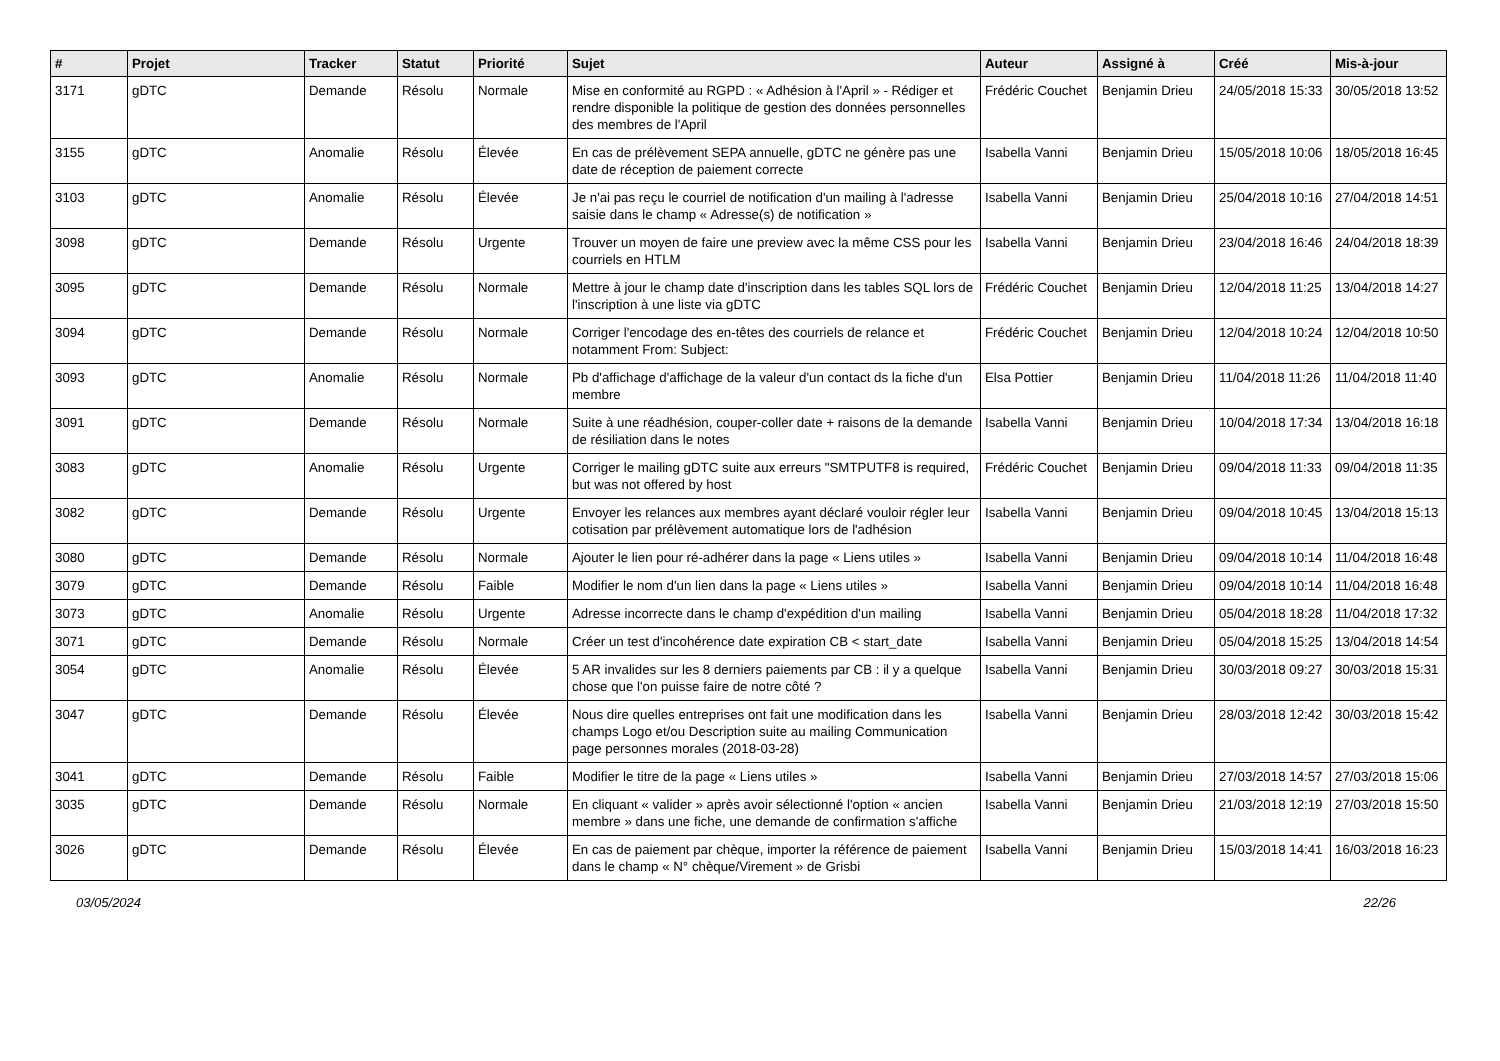| # | Projet | Tracker | Statut | Priorité | Sujet | Auteur | Assigné à | Créé | Mis-à-jour |
| --- | --- | --- | --- | --- | --- | --- | --- | --- | --- |
| 3171 | gDTC | Demande | Résolu | Normale | Mise en conformité au RGPD : « Adhésion à l'April » - Rédiger et rendre disponible la politique de gestion des données personnelles des membres de l'April | Frédéric Couchet | Benjamin Drieu | 24/05/2018 15:33 | 30/05/2018 13:52 |
| 3155 | gDTC | Anomalie | Résolu | Élevée | En cas de prélèvement SEPA annuelle, gDTC ne génère pas une date de réception de paiement correcte | Isabella Vanni | Benjamin Drieu | 15/05/2018 10:06 | 18/05/2018 16:45 |
| 3103 | gDTC | Anomalie | Résolu | Élevée | Je n'ai pas reçu le courriel de notification d'un mailing à l'adresse saisie dans le champ « Adresse(s) de notification » | Isabella Vanni | Benjamin Drieu | 25/04/2018 10:16 | 27/04/2018 14:51 |
| 3098 | gDTC | Demande | Résolu | Urgente | Trouver un moyen de faire une preview avec la même CSS pour les courriels en HTLM | Isabella Vanni | Benjamin Drieu | 23/04/2018 16:46 | 24/04/2018 18:39 |
| 3095 | gDTC | Demande | Résolu | Normale | Mettre à jour le champ date d'inscription dans les tables SQL lors de l'inscription à une liste via gDTC | Frédéric Couchet | Benjamin Drieu | 12/04/2018 11:25 | 13/04/2018 14:27 |
| 3094 | gDTC | Demande | Résolu | Normale | Corriger l'encodage des en-têtes des courriels de relance et notamment From: Subject: | Frédéric Couchet | Benjamin Drieu | 12/04/2018 10:24 | 12/04/2018 10:50 |
| 3093 | gDTC | Anomalie | Résolu | Normale | Pb d'affichage d'affichage de la valeur d'un contact ds la fiche d'un membre | Elsa Pottier | Benjamin Drieu | 11/04/2018 11:26 | 11/04/2018 11:40 |
| 3091 | gDTC | Demande | Résolu | Normale | Suite à une réadhésion, couper-coller date + raisons de la demande de résiliation dans le notes | Isabella Vanni | Benjamin Drieu | 10/04/2018 17:34 | 13/04/2018 16:18 |
| 3083 | gDTC | Anomalie | Résolu | Urgente | Corriger le mailing gDTC suite aux erreurs "SMTPUTF8 is required, but was not offered by host | Frédéric Couchet | Benjamin Drieu | 09/04/2018 11:33 | 09/04/2018 11:35 |
| 3082 | gDTC | Demande | Résolu | Urgente | Envoyer les relances aux membres ayant déclaré vouloir régler leur cotisation par prélèvement automatique lors de l'adhésion | Isabella Vanni | Benjamin Drieu | 09/04/2018 10:45 | 13/04/2018 15:13 |
| 3080 | gDTC | Demande | Résolu | Normale | Ajouter le lien pour ré-adhérer dans la page « Liens utiles » | Isabella Vanni | Benjamin Drieu | 09/04/2018 10:14 | 11/04/2018 16:48 |
| 3079 | gDTC | Demande | Résolu | Faible | Modifier le nom d'un lien dans la page « Liens utiles » | Isabella Vanni | Benjamin Drieu | 09/04/2018 10:14 | 11/04/2018 16:48 |
| 3073 | gDTC | Anomalie | Résolu | Urgente | Adresse incorrecte dans le champ d'expédition d'un mailing | Isabella Vanni | Benjamin Drieu | 05/04/2018 18:28 | 11/04/2018 17:32 |
| 3071 | gDTC | Demande | Résolu | Normale | Créer un test d'incohérence date expiration CB < start_date | Isabella Vanni | Benjamin Drieu | 05/04/2018 15:25 | 13/04/2018 14:54 |
| 3054 | gDTC | Anomalie | Résolu | Élevée | 5 AR invalides sur les 8 derniers paiements par CB : il y a quelque chose que l'on puisse faire de notre côté ? | Isabella Vanni | Benjamin Drieu | 30/03/2018 09:27 | 30/03/2018 15:31 |
| 3047 | gDTC | Demande | Résolu | Élevée | Nous dire quelles entreprises ont fait une modification dans les champs Logo et/ou Description suite au mailing Communication page personnes morales (2018-03-28) | Isabella Vanni | Benjamin Drieu | 28/03/2018 12:42 | 30/03/2018 15:42 |
| 3041 | gDTC | Demande | Résolu | Faible | Modifier le titre de la page « Liens utiles » | Isabella Vanni | Benjamin Drieu | 27/03/2018 14:57 | 27/03/2018 15:06 |
| 3035 | gDTC | Demande | Résolu | Normale | En cliquant « valider » après avoir sélectionné l'option « ancien membre » dans une fiche, une demande de confirmation s'affiche | Isabella Vanni | Benjamin Drieu | 21/03/2018 12:19 | 27/03/2018 15:50 |
| 3026 | gDTC | Demande | Résolu | Élevée | En cas de paiement par chèque, importer la référence de paiement dans le champ « N° chèque/Virement » de Grisbi | Isabella Vanni | Benjamin Drieu | 15/03/2018 14:41 | 16/03/2018 16:23 |
03/05/2024 22/26